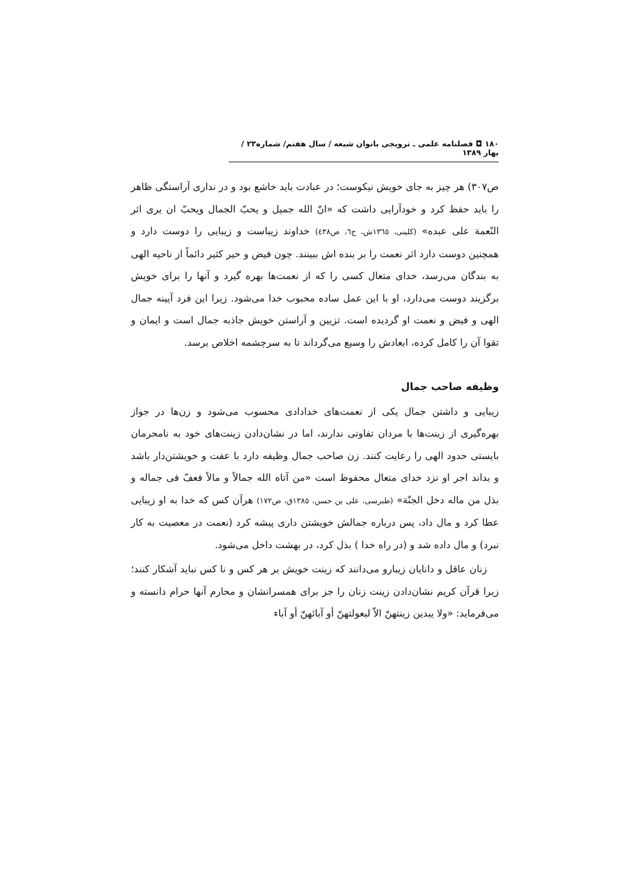١٨٠ ◘ فصلنامه علمی ـ ترویجی بانوان شیعه / سال هفتم/ شماره٢٣ / بهار ١٣٨٩
ص٣٠٧) هر چیز به جای خویش نیکوست؛ در عبادت باید خاشع بود و در نداری آراستگی ظاهر را باید حفظ کرد و خودآرایی داشت که «انّ الله جمیل و یحبّ الجمال ویحبّ ان یری اثر النّعمة علی عبده» (کلینی، ١٣٦٥ش، ج٦، ص٤٣٨) خداوند زیباست و زیبایی را دوست دارد و همچنین دوست دارد اثر نعمت را بر بنده اش ببینند. چون فیض و خیر کثیر دائماً از ناحیه الهی به بندگان می‌رسد، خدای متعال کسی را که از نعمت‌ها بهره گیرد و آنها را برای خویش برگزیند دوست می‌دارد، او با این عمل ساده محبوب خدا می‌شود. زیرا این فرد آیینه جمال الهی و فیض و نعمت او گردیده است. تزیین و آراستن خویش جاذبه جمال است و ایمان و تقوا آن را کامل کرده، ابعادش را وسیع می‌گرداند تا به سرچشمه اخلاص برسد.
وظیفه صاحب جمال
زیبایی و داشتن جمال یکی از نعمت‌های خدادادی محسوب می‌شود و زن‌ها در جواز بهره‌گیری از زینت‌ها با مردان تفاوتی ندارند، اما در نشان‌دادن زینت‌های خود به نامحرمان بایستی حدود الهی را رعایت کنند. زن صاحب جمال وظیفه دارد با عفت و خویشتن‌دار باشد و بداند اجر او نزد خدای متعال محفوظ است «من آتاه الله جمالاً و مالاً فعفّ فی جماله و بذل من ماله دخل الجنّة» (طبرسی، علی بن حسن، ١٣٨٥ق، ص١٧٢) هرآن کس که خدا به او زیبایی عطا کرد و مال داد، پس درباره جمالش خویشتن داری پیشه کرد (نعمت در معصیت به کار نبرد) و مال داده شد و (در راه خدا ) بذل کرد، در بهشت داخل می‌شود.
زنان عاقل و دانایان زیبارو می‌دانند که زینت خویش بر هر کس و نا کس نباید آشکار کنند؛ زیرا قرآن کریم نشان‌دادن زینت زنان را جز برای همسرانشان و محارم آنها حرام دانسته و می‌فرماید: «ولا یبدین زینتهنّ الاّ لبعولتهنّ أو آبائهنّ أو آباء